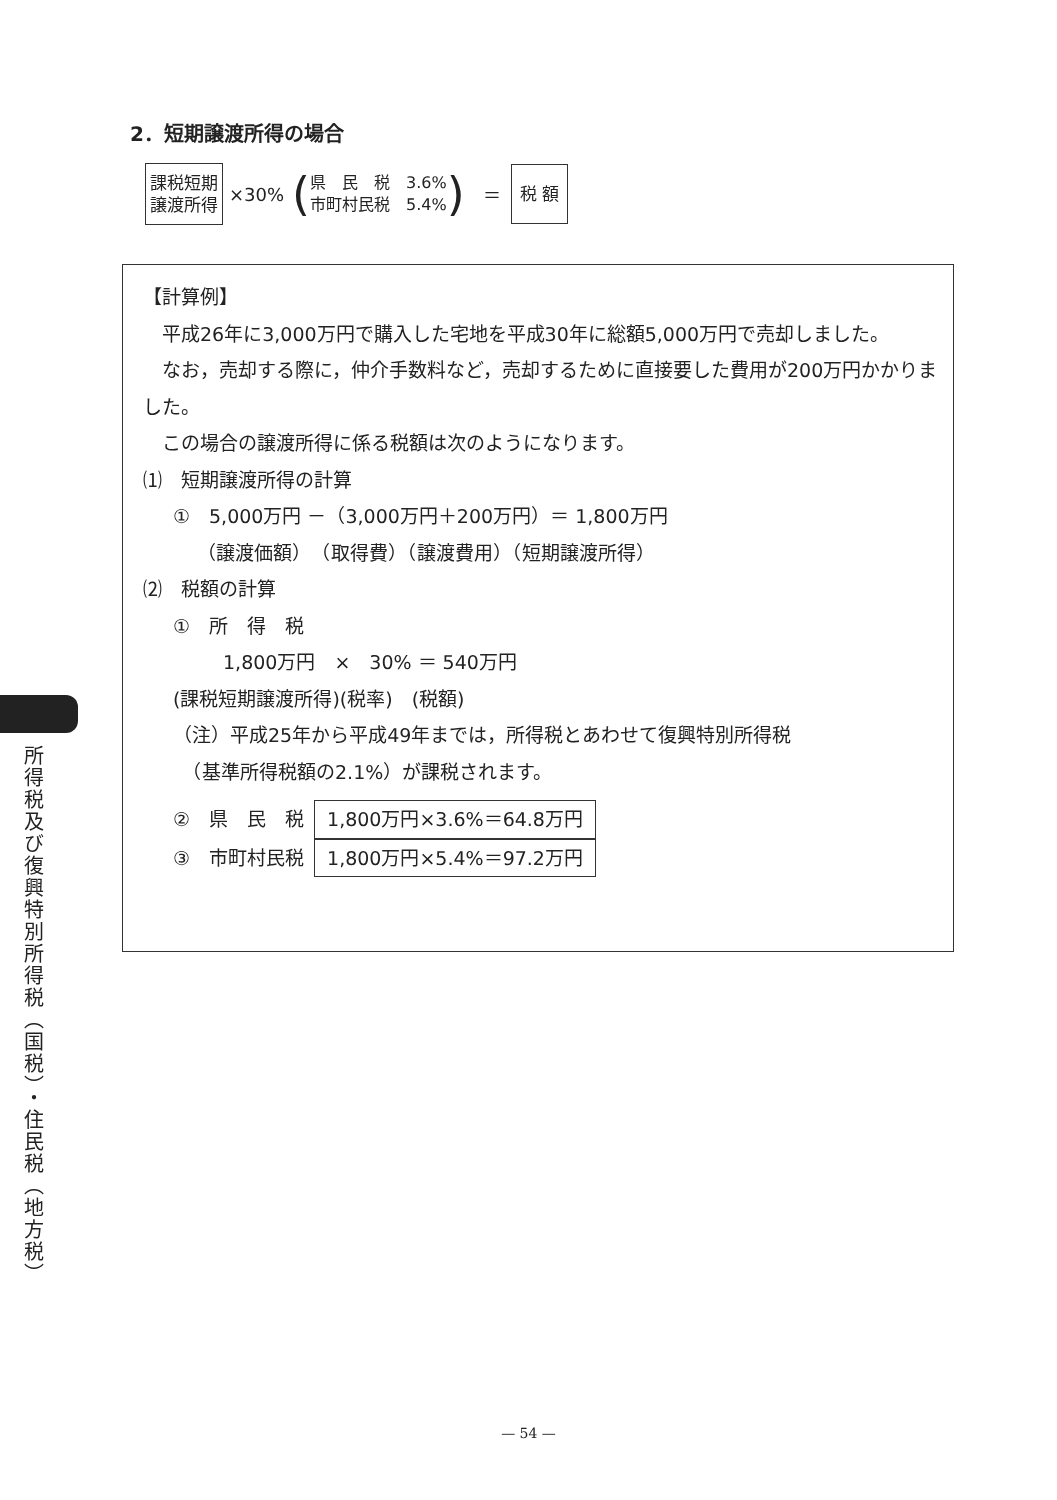2．短期譲渡所得の場合
課税短期
譲渡所得
×30%
(
県　民　税　3.6%
市町村民税　5.4%
)
＝
税 額
【計算例】
　平成26年に3,000万円で購入した宅地を平成30年に総額5,000万円で売却しました。
　なお，売却する際に，仲介手数料など，売却するために直接要した費用が200万円かかりました。
　この場合の譲渡所得に係る税額は次のようになります。
⑴　短期譲渡所得の計算
①　5,000万円 －（3,000万円＋200万円）＝ 1,800万円
（譲渡価額）　（取得費）（譲渡費用）（短期譲渡所得）
⑵　税額の計算
①　所　得　税
1,800万円　×　30% ＝ 540万円
(課税短期譲渡所得)(税率)　(税額)
（注）平成25年から平成49年までは，所得税とあわせて復興特別所得税
　（基準所得税額の2.1%）が課税されます。
②　県　民　税 1,800万円×3.6%＝64.8万円
③　市町村民税 1,800万円×5.4%＝97.2万円
所得税及び復興特別所得税（国税）・住民税（地方税）
— 54 —